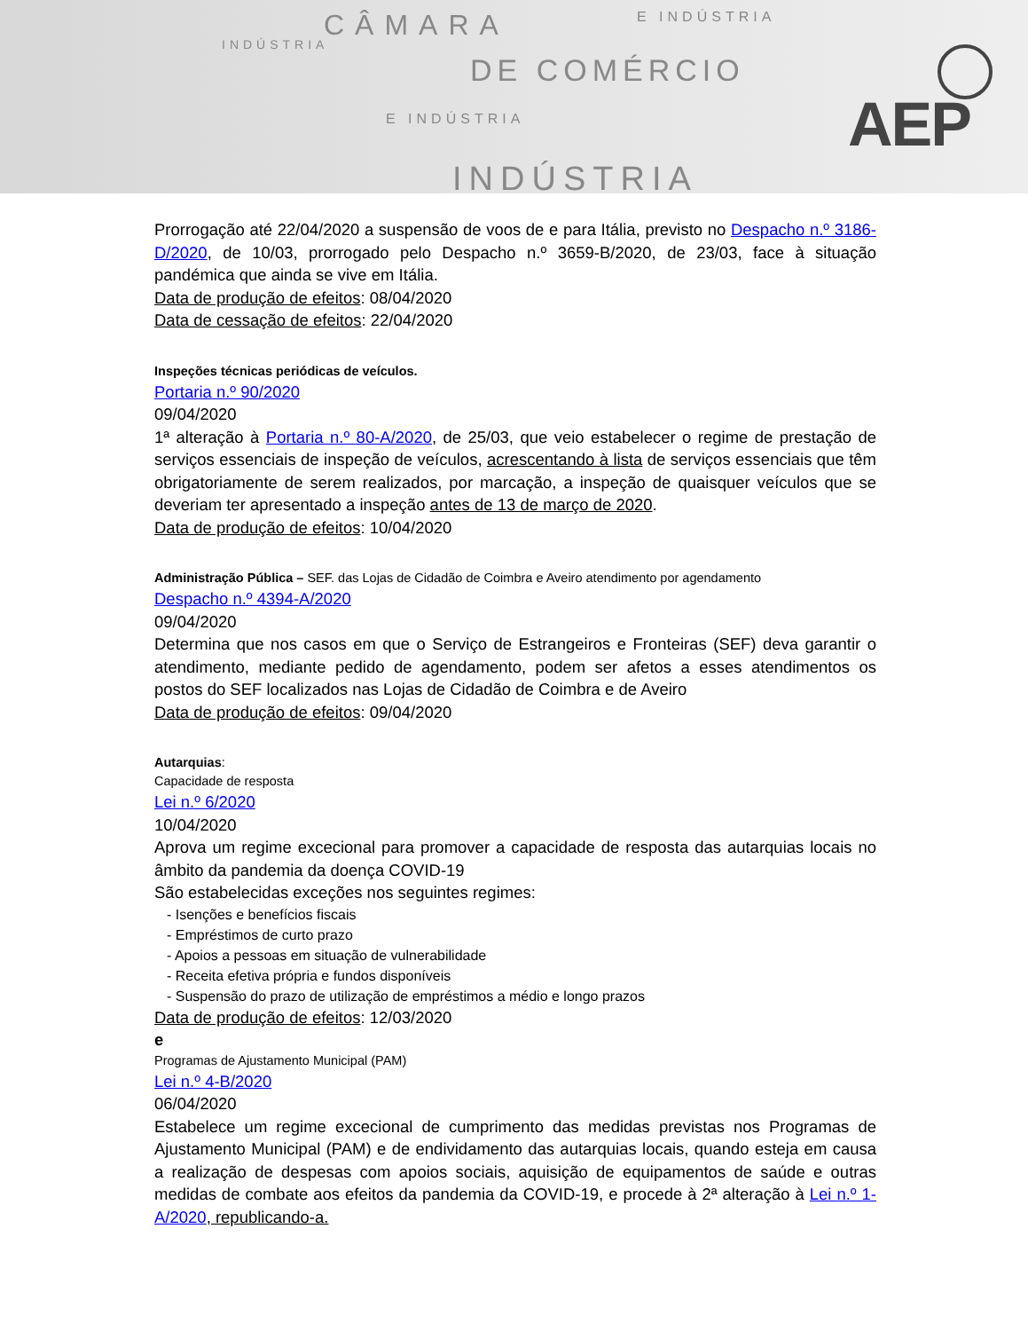CÂMARA E INDÚSTRIA
INDÚSTRIA
DE COMÉRCIO
E INDÚSTRIA
INDÚSTRIA
AEP
Prorrogação até 22/04/2020 a suspensão de voos de e para Itália, previsto no Despacho n.º 3186-D/2020, de 10/03, prorrogado pelo Despacho n.º 3659-B/2020, de 23/03, face à situação pandémica que ainda se vive em Itália.
Data de produção de efeitos: 08/04/2020
Data de cessação de efeitos: 22/04/2020
Inspeções técnicas periódicas de veículos.
Portaria n.º 90/2020
09/04/2020
1ª alteração à Portaria n.º 80-A/2020, de 25/03, que veio estabelecer o regime de prestação de serviços essenciais de inspeção de veículos, acrescentando à lista de serviços essenciais que têm obrigatoriamente de serem realizados, por marcação, a inspeção de quaisquer veículos que se deveriam ter apresentado a inspeção antes de 13 de março de 2020.
Data de produção de efeitos: 10/04/2020
Administração Pública – SEF. das Lojas de Cidadão de Coimbra e Aveiro atendimento por agendamento
Despacho n.º 4394-A/2020
09/04/2020
Determina que nos casos em que o Serviço de Estrangeiros e Fronteiras (SEF) deva garantir o atendimento, mediante pedido de agendamento, podem ser afetos a esses atendimentos os postos do SEF localizados nas Lojas de Cidadão de Coimbra e de Aveiro
Data de produção de efeitos: 09/04/2020
Autarquias:
Capacidade de resposta
Lei n.º 6/2020
10/04/2020
Aprova um regime excecional para promover a capacidade de resposta das autarquias locais no âmbito da pandemia da doença COVID-19
São estabelecidas exceções nos seguintes regimes:
- Isenções e benefícios fiscais
- Empréstimos de curto prazo
- Apoios a pessoas em situação de vulnerabilidade
- Receita efetiva própria e fundos disponíveis
- Suspensão do prazo de utilização de empréstimos a médio e longo prazos
Data de produção de efeitos: 12/03/2020
e
Programas de Ajustamento Municipal (PAM)
Lei n.º 4-B/2020
06/04/2020
Estabelece um regime excecional de cumprimento das medidas previstas nos Programas de Ajustamento Municipal (PAM) e de endividamento das autarquias locais, quando esteja em causa a realização de despesas com apoios sociais, aquisição de equipamentos de saúde e outras medidas de combate aos efeitos da pandemia da COVID-19, e procede à 2ª alteração à Lei n.º 1-A/2020, republicando-a.